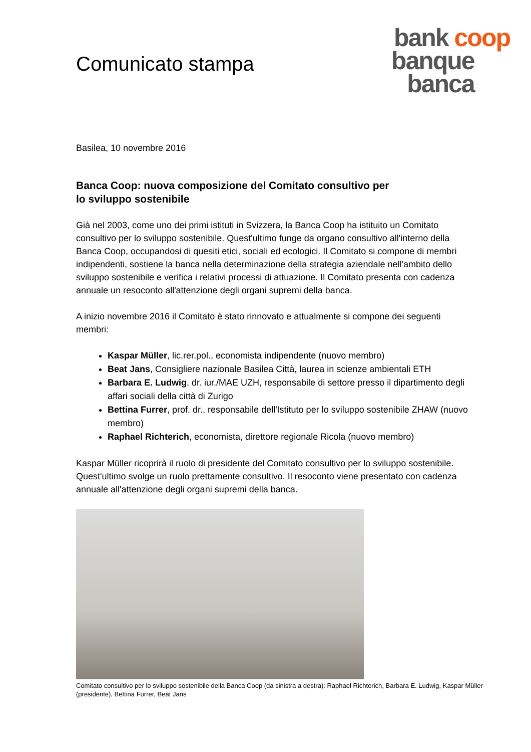Comunicato stampa
bank coop
banque
banca
Basilea, 10 novembre 2016
Banca Coop: nuova composizione del Comitato consultivo per
lo sviluppo sostenibile
Già nel 2003, come uno dei primi istituti in Svizzera, la Banca Coop ha istituito un Comitato consultivo per lo sviluppo sostenibile. Quest'ultimo funge da organo consultivo all'interno della Banca Coop, occupandosi di quesiti etici, sociali ed ecologici. Il Comitato si compone di membri indipendenti, sostiene la banca nella determinazione della strategia aziendale nell'ambito dello sviluppo sostenibile e verifica i relativi processi di attuazione. Il Comitato presenta con cadenza annuale un resoconto all'attenzione degli organi supremi della banca.
A inizio novembre 2016 il Comitato è stato rinnovato e attualmente si compone dei seguenti membri:
Kaspar Müller, lic.rer.pol., economista indipendente (nuovo membro)
Beat Jans, Consigliere nazionale Basilea Città, laurea in scienze ambientali ETH
Barbara E. Ludwig, dr. iur./MAE UZH, responsabile di settore presso il dipartimento degli affari sociali della città di Zurigo
Bettina Furrer, prof. dr., responsabile dell'Istituto per lo sviluppo sostenibile ZHAW (nuovo membro)
Raphael Richterich, economista, direttore regionale Ricola (nuovo membro)
Kaspar Müller ricoprirà il ruolo di presidente del Comitato consultivo per lo sviluppo sostenibile. Quest'ultimo svolge un ruolo prettamente consultivo. Il resoconto viene presentato con cadenza annuale all'attenzione degli organi supremi della banca.
Comitato consultivo per lo sviluppo sostenibile della Banca Coop (da sinistra a destra): Raphael Richterich, Barbara E. Ludwig, Kaspar Müller (presidente), Bettina Furrer, Beat Jans